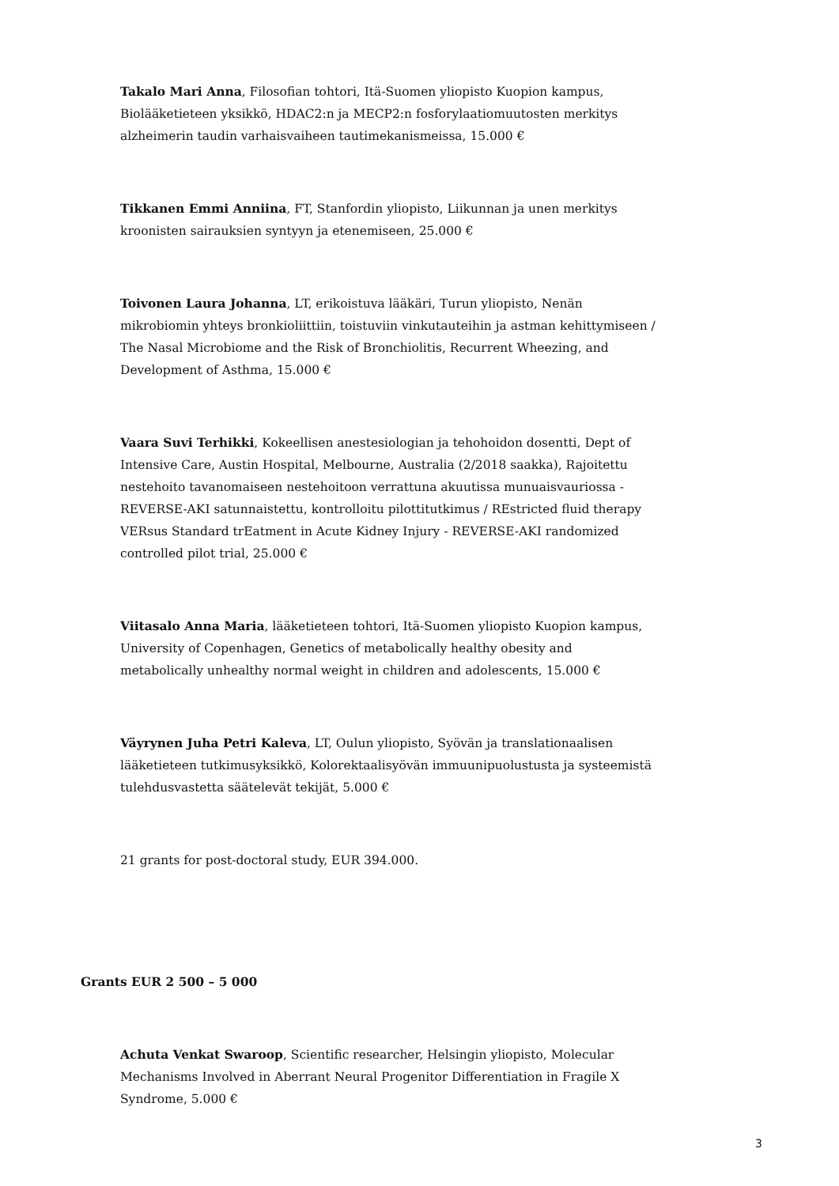Takalo Mari Anna, Filosofian tohtori, Itä-Suomen yliopisto Kuopion kampus, Biolääketieteen yksikkö, HDAC2:n ja MECP2:n fosforylaatiomuutosten merkitys alzheimerin taudin varhaisvaiheen tautimekanismeissa, 15.000 €
Tikkanen Emmi Anniina, FT, Stanfordin yliopisto, Liikunnan ja unen merkitys kroonisten sairauksien syntyyn ja etenemiseen, 25.000 €
Toivonen Laura Johanna, LT, erikoistuva lääkäri, Turun yliopisto, Nenän mikrobiomin yhteys bronkioliittiin, toistuviin vinkutauteihin ja astman kehittymiseen / The Nasal Microbiome and the Risk of Bronchiolitis, Recurrent Wheezing, and Development of Asthma, 15.000 €
Vaara Suvi Terhikki, Kokeellisen anestesiologian ja tehohoidon dosentti, Dept of Intensive Care, Austin Hospital, Melbourne, Australia (2/2018 saakka), Rajoitettu nestehoito tavanomaiseen nestehoitoon verrattuna akuutissa munuaisvauriossa - REVERSE-AKI satunnaistettu, kontrolloitu pilottitutkimus / REstricted fluid therapy VERsus Standard trEatment in Acute Kidney Injury - REVERSE-AKI randomized controlled pilot trial, 25.000 €
Viitasalo Anna Maria, lääketieteen tohtori, Itä-Suomen yliopisto Kuopion kampus, University of Copenhagen, Genetics of metabolically healthy obesity and metabolically unhealthy normal weight in children and adolescents, 15.000 €
Väyrynen Juha Petri Kaleva, LT, Oulun yliopisto, Syövän ja translationaalisen lääketieteen tutkimusyksikkö, Kolorektaalisyövän immuunipuolustusta ja systeemistä tulehdusvastetta säätelevät tekijät, 5.000 €
21 grants for post-doctoral study, EUR 394.000.
Grants EUR 2 500 – 5 000
Achuta Venkat Swaroop, Scientific researcher, Helsingin yliopisto, Molecular Mechanisms Involved in Aberrant Neural Progenitor Differentiation in Fragile X Syndrome, 5.000 €
3